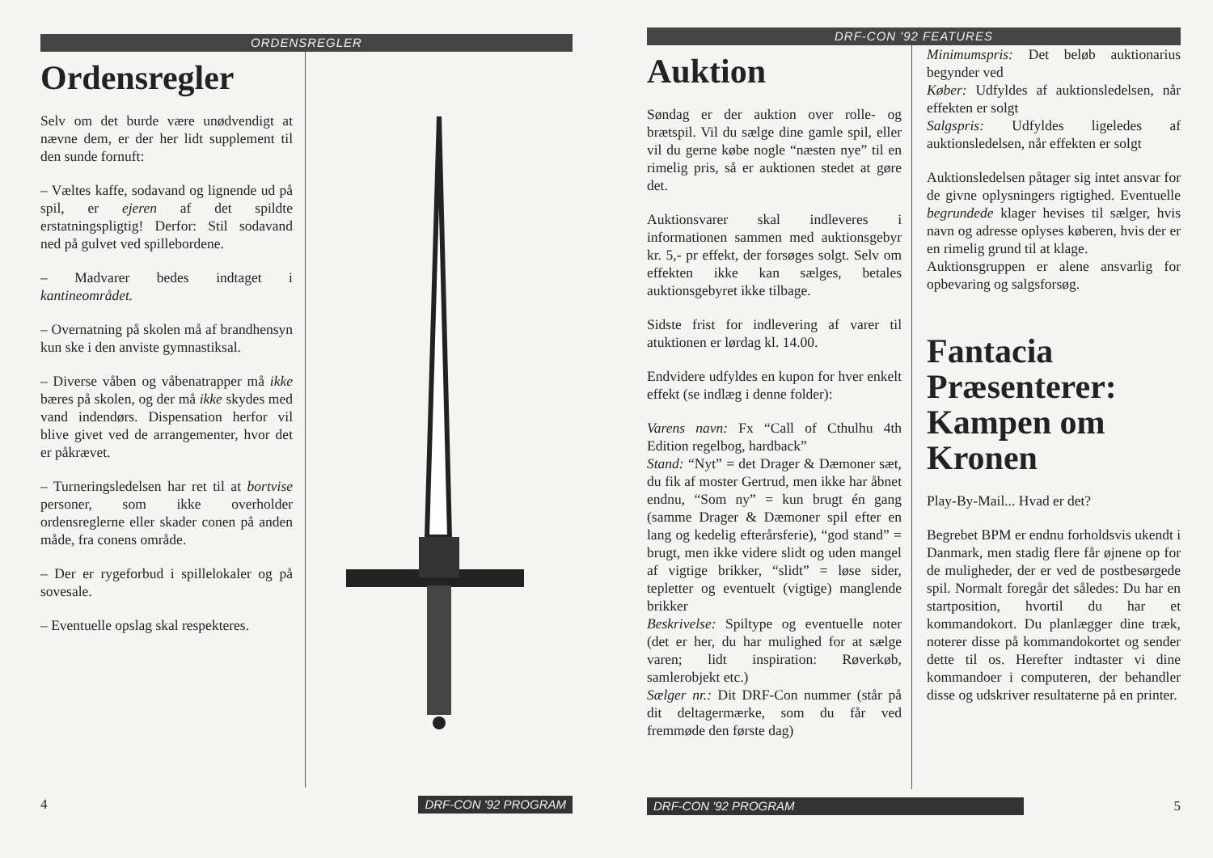ORDENSREGLER
Ordensregler
Selv om det burde være unødvendigt at nævne dem, er der her lidt supplement til den sunde fornuft:
– Væltes kaffe, sodavand og lignende ud på spil, er ejeren af det spildte erstatningspligtig! Derfor: Stil sodavand ned på gulvet ved spillebordene.
– Madvarer bedes indtaget i kantineområdet.
– Overnatning på skolen må af brandhensyn kun ske i den anviste gymnastiksal.
– Diverse våben og våbenatrapper må ikke bæres på skolen, og der må ikke skydes med vand indendørs. Dispensation herfor vil blive givet ved de arrangementer, hvor det er påkrævet.
– Turneringsledelsen har ret til at bortvise personer, som ikke overholder ordensreglerne eller skader conen på anden måde, fra conens område.
– Der er rygeforbud i spillelokaler og på sovesale.
– Eventuelle opslag skal respekteres.
4
DRF-CON '92 PROGRAM
DRF-CON '92 FEATURES
Auktion
Søndag er der auktion over rolle- og brætspil. Vil du sælge dine gamle spil, eller vil du gerne købe nogle “næsten nye” til en rimelig pris, så er auktionen stedet at gøre det.
Auktionsvarer skal indleveres i informationen sammen med auktionsgebyr kr. 5,- pr effekt, der forsøges solgt. Selv om effekten ikke kan sælges, betales auktionsgebyret ikke tilbage.
Sidste frist for indlevering af varer til atuktionen er lørdag kl. 14.00.
Endvidere udfyldes en kupon for hver enkelt effekt (se indlæg i denne folder):
Varens navn: Fx “Call of Cthulhu 4th Edition regelbog, hardback”
Stand: “Nyt” = det Drager & Dæmoner sæt, du fik af moster Gertrud, men ikke har åbnet endnu, “Som ny” = kun brugt én gang (samme Drager & Dæmoner spil efter en lang og kedelig efterårsferie), “god stand” = brugt, men ikke videre slidt og uden mangel af vigtige brikker, “slidt” = løse sider, tepletter og eventuelt (vigtige) manglende brikker
Beskrivelse: Spiltype og eventuelle noter (det er her, du har mulighed for at sælge varen; lidt inspiration: Røverkøb, samlerobjekt etc.)
Sælger nr.: Dit DRF-Con nummer (står på dit deltagermærke, som du får ved fremmøde den første dag)
Minimumspris: Det beløb auktionarius begynder ved
Køber: Udfyldes af auktionsledelsen, når effekten er solgt
Salgspris: Udfyldes ligeledes af auktionsledelsen, når effekten er solgt
Auktionsledelsen påtager sig intet ansvar for de givne oplysningers rigtighed. Eventuelle begrundede klager hevises til sælger, hvis navn og adresse oplyses køberen, hvis der er en rimelig grund til at klage.
Auktionsgruppen er alene ansvarlig for opbevaring og salgsforsøg.
Fantacia Præsenterer: Kampen om Kronen
Play-By-Mail... Hvad er det?
Begrebet BPM er endnu forholdsvis ukendt i Danmark, men stadig flere får øjnene op for de muligheder, der er ved de postbesørgede spil. Normalt foregår det således: Du har en startposition, hvortil du har et kommandokort. Du planlægger dine træk, noterer disse på kommandokortet og sender dette til os. Herefter indtaster vi dine kommandoer i computeren, der behandler disse og udskriver resultaterne på en printer.
DRF-CON '92 PROGRAM
5